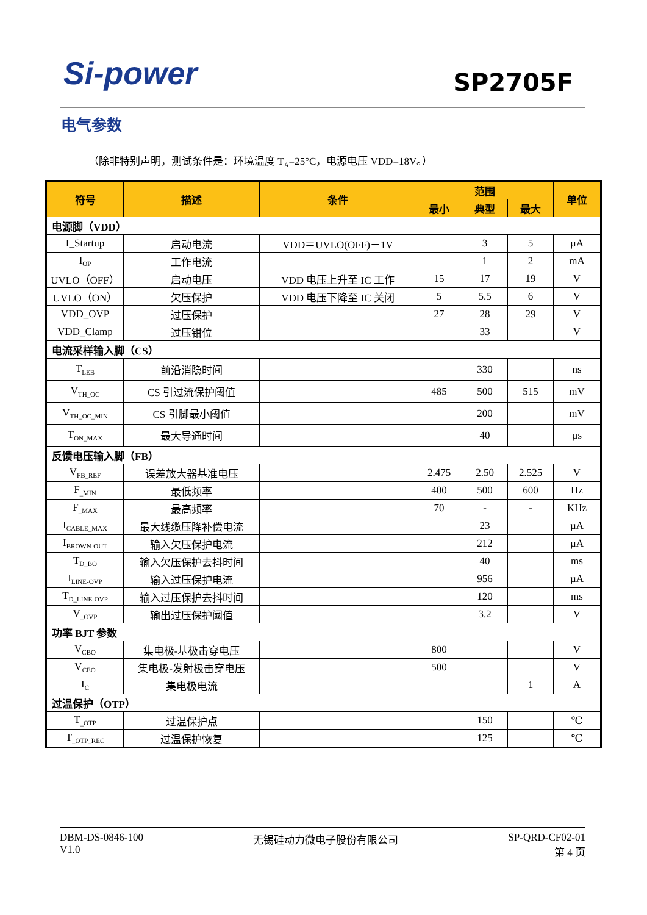Si-power SP2705F
电气参数
（除非特别声明，测试条件是：环境温度 T<sub>A</sub>=25°C，电源电压 VDD=18V。）
| 符号 | 描述 | 条件 | 范围 | | | 单位 |
| --- | --- | --- | --- | --- | --- | --- |
| | | | 最小 | 典型 | 最大 | |
| 电源脚（VDD） | | | | | | |
| I_Startup | 启动电流 | VDD＝UVLO(OFF)－1V | | 3 | 5 | µA |
| I<sub>OP</sub> | 工作电流 | | | 1 | 2 | mA |
| UVLO（OFF） | 启动电压 | VDD 电压上升至 IC 工作 | 15 | 17 | 19 | V |
| UVLO（ON） | 欠压保护 | VDD 电压下降至 IC 关闭 | 5 | 5.5 | 6 | V |
| VDD_OVP | 过压保护 | | 27 | 28 | 29 | V |
| VDD_Clamp | 过压钳位 | | | 33 | | V |
| 电流采样输入脚（CS） | | | | | | |
| T<sub>LEB</sub> | 前沿消隐时间 | | | 330 | | ns |
| V<sub>TH_OC</sub> | CS 引过流保护阈值 | | 485 | 500 | 515 | mV |
| V<sub>TH_OC_MIN</sub> | CS 引脚最小阈值 | | | 200 | | mV |
| T<sub>ON_MAX</sub> | 最大导通时间 | | | 40 | | µs |
| 反馈电压输入脚（FB） | | | | | | |
| V<sub>FB_REF</sub> | 误差放大器基准电压 | | 2.475 | 2.50 | 2.525 | V |
| F<sub>_MIN</sub> | 最低频率 | | 400 | 500 | 600 | Hz |
| F<sub>_MAX</sub> | 最高频率 | | 70 | - | - | KHz |
| I<sub>CABLE_MAX</sub> | 最大线缆压降补偿电流 | | | 23 | | µA |
| I<sub>BROWN-OUT</sub> | 输入欠压保护电流 | | | 212 | | µA |
| T<sub>D_BO</sub> | 输入欠压保护去抖时间 | | | 40 | | ms |
| I<sub>LINE-OVP</sub> | 输入过压保护电流 | | | 956 | | µA |
| T<sub>D_LINE-OVP</sub> | 输入过压保护去抖时间 | | | 120 | | ms |
| V<sub>_OVP</sub> | 输出过压保护阈值 | | | 3.2 | | V |
| 功率 BJT 参数 | | | | | | |
| V<sub>CBO</sub> | 集电极-基极击穿电压 | | 800 | | | V |
| V<sub>CEO</sub> | 集电极-发射极击穿电压 | | 500 | | | V |
| I<sub>C</sub> | 集电极电流 | | | | 1 | A |
| 过温保护（OTP） | | | | | | |
| T<sub>_OTP</sub> | 过温保护点 | | | 150 | | ℃ |
| T<sub>_OTP_REC</sub> | 过温保护恢复 | | | 125 | | ℃ |
DBM-DS-0846-100
V1.0
无锡硅动力微电子股份有限公司 SP-QRD-CF02-01
第 4 页